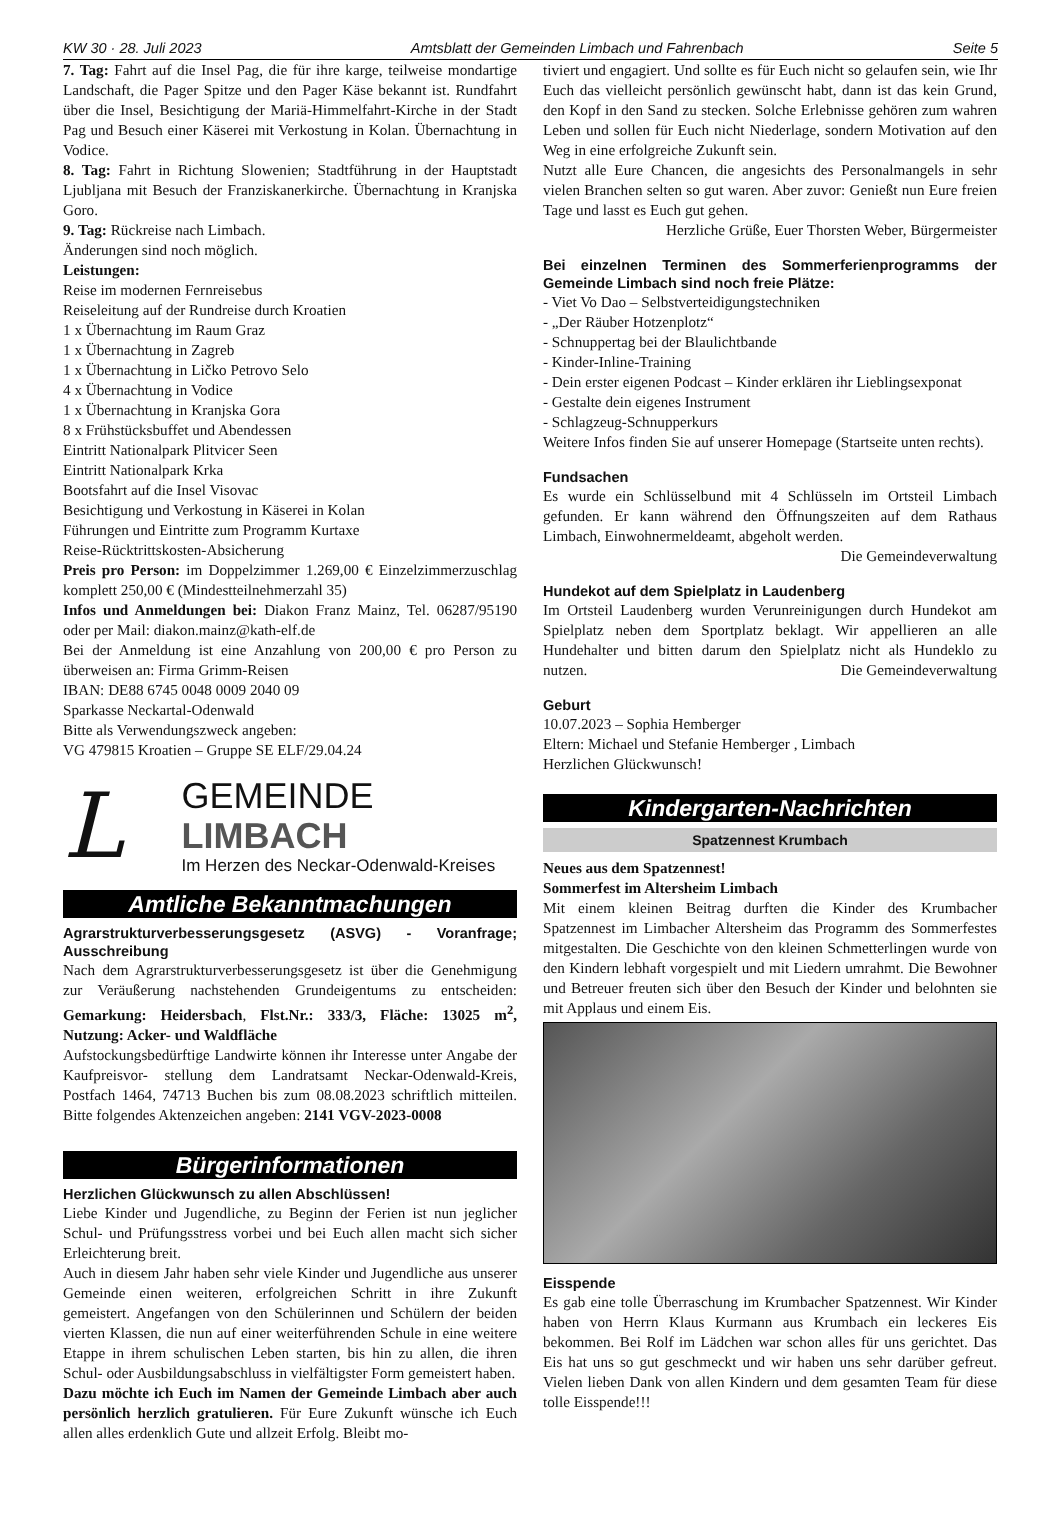KW 30 · 28. Juli 2023 Amtsblatt der Gemeinden Limbach und Fahrenbach Seite 5
7. Tag: Fahrt auf die Insel Pag, die für ihre karge, teilweise mondartige Landschaft, die Pager Spitze und den Pager Käse bekannt ist. Rundfahrt über die Insel, Besichtigung der Mariä-Himmelfahrt-Kirche in der Stadt Pag und Besuch einer Käserei mit Verkostung in Kolan. Übernachtung in Vodice.
8. Tag: Fahrt in Richtung Slowenien; Stadtführung in der Hauptstadt Ljubljana mit Besuch der Franziskanerkirche. Übernachtung in Kranjska Goro.
9. Tag: Rückreise nach Limbach.
Änderungen sind noch möglich.
Leistungen:
Reise im modernen Fernreisebus
Reiseleitung auf der Rundreise durch Kroatien
1 x Übernachtung im Raum Graz
1 x Übernachtung in Zagreb
1 x Übernachtung in Ličko Petrovo Selo
4 x Übernachtung in Vodice
1 x Übernachtung in Kranjska Gora
8 x Frühstücksbuffet und Abendessen
Eintritt Nationalpark Plitvicer Seen
Eintritt Nationalpark Krka
Bootsfahrt auf die Insel Visovac
Besichtigung und Verkostung in Käserei in Kolan
Führungen und Eintritte zum Programm Kurtaxe
Reise-Rücktrittskosten-Absicherung
Preis pro Person: im Doppelzimmer 1.269,00 € Einzelzimmerzuschlag komplett 250,00 € (Mindestteilnehmerzahl 35)
Infos und Anmeldungen bei: Diakon Franz Mainz, Tel. 06287/95190 oder per Mail: diakon.mainz@kath-elf.de
Bei der Anmeldung ist eine Anzahlung von 200,00 € pro Person zu überweisen an: Firma Grimm-Reisen
IBAN: DE88 6745 0048 0009 2040 09
Sparkasse Neckartal-Odenwald
Bitte als Verwendungszweck angeben:
VG 479815 Kroatien – Gruppe SE ELF/29.04.24
L
GEMEINDE LIMBACH
Im Herzen des Neckar-Odenwald-Kreises
Amtliche Bekanntmachungen
Agrarstrukturverbesserungsgesetz (ASVG) - Voranfrage; Ausschreibung
Nach dem Agrarstrukturverbesserungsgesetz ist über die Genehmigung zur Veräußerung nachstehenden Grundeigentums zu entscheiden: Gemarkung: Heidersbach, Flst.Nr.: 333/3, Fläche: 13025 m<sup>2</sup>, Nutzung: Acker- und Waldfläche
Aufstockungsbedürftige Landwirte können ihr Interesse unter Angabe der Kaufpreisvor- stellung dem Landratsamt Neckar-Odenwald-Kreis, Postfach 1464, 74713 Buchen bis zum 08.08.2023 schriftlich mitteilen. Bitte folgendes Aktenzeichen angeben: 2141 VGV-2023-0008
Bürgerinformationen
Herzlichen Glückwunsch zu allen Abschlüssen!
Liebe Kinder und Jugendliche, zu Beginn der Ferien ist nun jeglicher Schul- und Prüfungsstress vorbei und bei Euch allen macht sich sicher Erleichterung breit.
Auch in diesem Jahr haben sehr viele Kinder und Jugendliche aus unserer Gemeinde einen weiteren, erfolgreichen Schritt in ihre Zukunft gemeistert. Angefangen von den Schülerinnen und Schülern der beiden vierten Klassen, die nun auf einer weiterführenden Schule in eine weitere Etappe in ihrem schulischen Leben starten, bis hin zu allen, die ihren Schul- oder Ausbildungsabschluss in vielfältigster Form gemeistert haben.
Dazu möchte ich Euch im Namen der Gemeinde Limbach aber auch persönlich herzlich gratulieren. Für Eure Zukunft wünsche ich Euch allen alles erdenklich Gute und allzeit Erfolg. Bleibt mo-
tiviert und engagiert. Und sollte es für Euch nicht so gelaufen sein, wie Ihr Euch das vielleicht persönlich gewünscht habt, dann ist das kein Grund, den Kopf in den Sand zu stecken. Solche Erlebnisse gehören zum wahren Leben und sollen für Euch nicht Niederlage, sondern Motivation auf den Weg in eine erfolgreiche Zukunft sein.
Nutzt alle Eure Chancen, die angesichts des Personalmangels in sehr vielen Branchen selten so gut waren. Aber zuvor: Genießt nun Eure freien Tage und lasst es Euch gut gehen.
Herzliche Grüße, Euer Thorsten Weber, Bürgermeister
Bei einzelnen Terminen des Sommerferienprogramms der Gemeinde Limbach sind noch freie Plätze:
- Viet Vo Dao – Selbstverteidigungstechniken
- „Der Räuber Hotzenplotz“
- Schnuppertag bei der Blaulichtbande
- Kinder-Inline-Training
- Dein erster eigenen Podcast – Kinder erklären ihr Lieblingsexponat
- Gestalte dein eigenes Instrument
- Schlagzeug-Schnupperkurs
Weitere Infos finden Sie auf unserer Homepage (Startseite unten rechts).
Fundsachen
Es wurde ein Schlüsselbund mit 4 Schlüsseln im Ortsteil Limbach gefunden. Er kann während den Öffnungszeiten auf dem Rathaus Limbach, Einwohnermeldeamt, abgeholt werden.
Die Gemeindeverwaltung
Hundekot auf dem Spielplatz in Laudenberg
Im Ortsteil Laudenberg wurden Verunreinigungen durch Hundekot am Spielplatz neben dem Sportplatz beklagt. Wir appellieren an alle Hundehalter und bitten darum den Spielplatz nicht als Hundeklo zu nutzen. Die Gemeindeverwaltung
Geburt
10.07.2023 – Sophia Hemberger
Eltern: Michael und Stefanie Hemberger , Limbach
Herzlichen Glückwunsch!
Kindergarten-Nachrichten
Spatzennest Krumbach
Neues aus dem Spatzennest!
Sommerfest im Altersheim Limbach
Mit einem kleinen Beitrag durften die Kinder des Krumbacher Spatzennest im Limbacher Altersheim das Programm des Sommerfestes mitgestalten. Die Geschichte von den kleinen Schmetterlingen wurde von den Kindern lebhaft vorgespielt und mit Liedern umrahmt. Die Bewohner und Betreuer freuten sich über den Besuch der Kinder und belohnten sie mit Applaus und einem Eis.
Eisspende
Es gab eine tolle Überraschung im Krumbacher Spatzennest. Wir Kinder haben von Herrn Klaus Kurmann aus Krumbach ein leckeres Eis bekommen. Bei Rolf im Lädchen war schon alles für uns gerichtet. Das Eis hat uns so gut geschmeckt und wir haben uns sehr darüber gefreut. Vielen lieben Dank von allen Kindern und dem gesamten Team für diese tolle Eisspende!!!